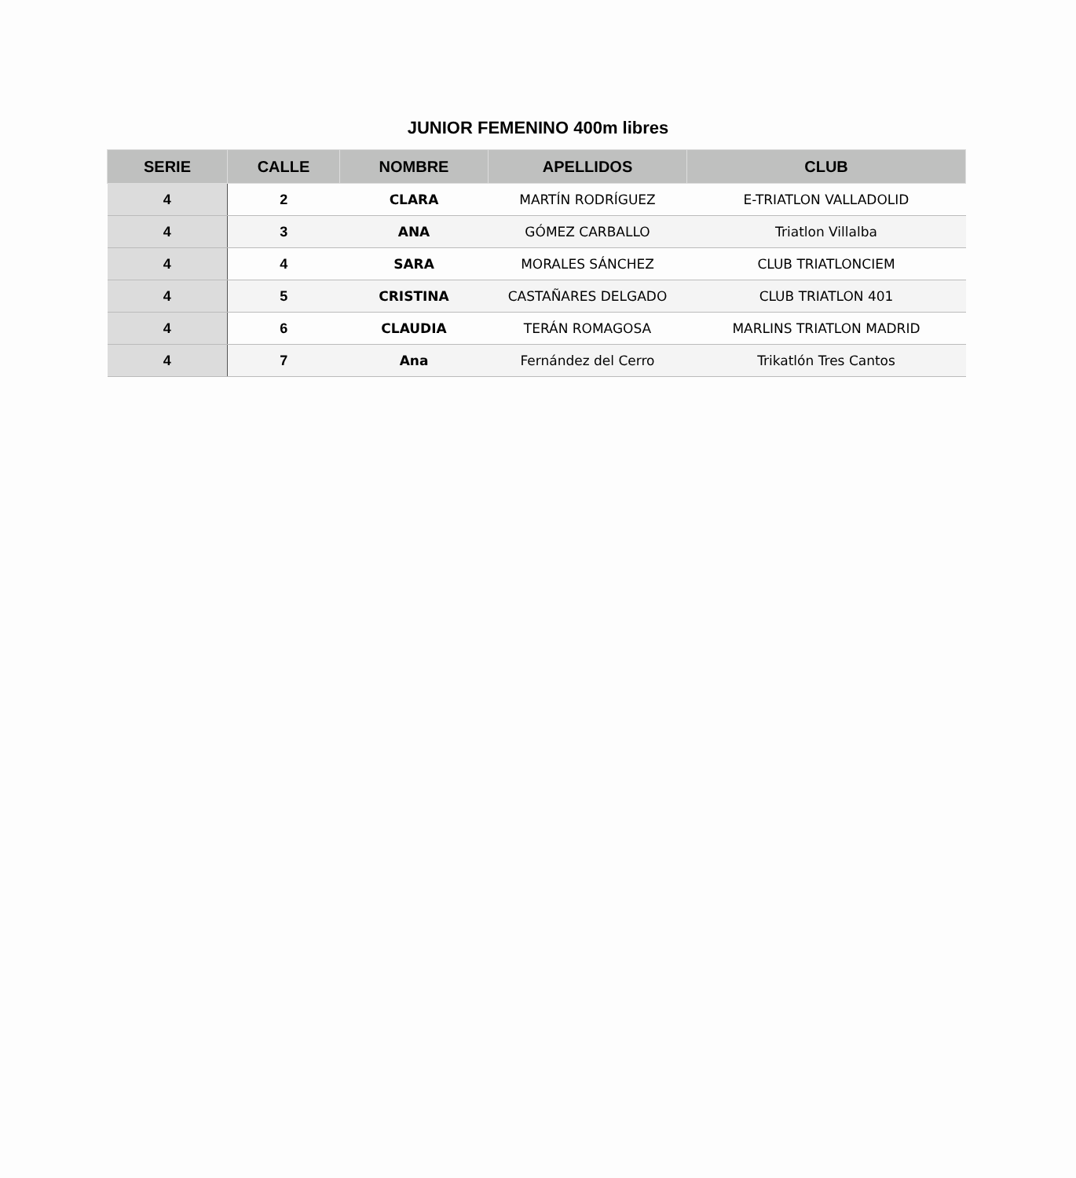JUNIOR FEMENINO 400m libres
| SERIE | CALLE | NOMBRE | APELLIDOS | CLUB |
| --- | --- | --- | --- | --- |
| 4 | 2 | CLARA | MARTÍN RODRÍGUEZ | E-TRIATLON VALLADOLID |
| 4 | 3 | ANA | GÓMEZ CARBALLO | Triatlon Villalba |
| 4 | 4 | SARA | MORALES SÁNCHEZ | CLUB TRIATLONCIEM |
| 4 | 5 | CRISTINA | CASTAÑARES DELGADO | CLUB TRIATLON 401 |
| 4 | 6 | CLAUDIA | TERÁN ROMAGOSA | MARLINS TRIATLON MADRID |
| 4 | 7 | Ana | Fernández del Cerro | Trikatlón Tres Cantos |